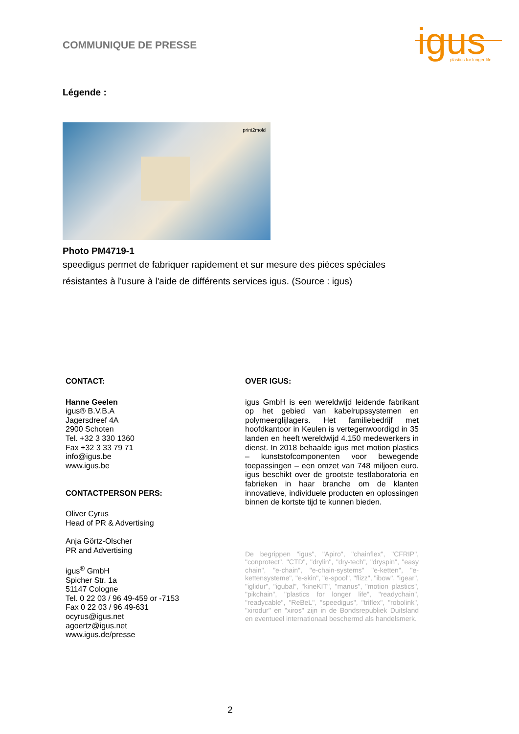COMMUNIQUE DE PRESSE
igus
plastics for longer life
Légende :
print2mold
Photo PM4719-1
speedigus permet de fabriquer rapidement et sur mesure des pièces spéciales résistantes à l'usure à l'aide de différents services igus. (Source : igus)
CONTACT:
Hanne Geelen
igus® B.V.B.A
Jagersdreef 4A
2900 Schoten
Tel. +32 3 330 1360
Fax +32 3 33 79 71
info@igus.be
www.igus.be
CONTACTPERSON PERS:
Oliver Cyrus
Head of PR & Advertising
Anja Görtz-Olscher
PR and Advertising
igus<sup>®</sup> GmbH
Spicher Str. 1a
51147 Cologne
Tel. 0 22 03 / 96 49-459 or -7153
Fax 0 22 03 / 96 49-631
ocyrus@igus.net
agoertz@igus.net
www.igus.de/presse
OVER IGUS:
igus GmbH is een wereldwijd leidende fabrikant op het gebied van kabelrupssystemen en polymeerglijlagers. Het familiebedrijf met hoofdkantoor in Keulen is vertegenwoordigd in 35 landen en heeft wereldwijd 4.150 medewerkers in dienst. In 2018 behaalde igus met motion plastics – kunststofcomponenten voor bewegende toepassingen – een omzet van 748 miljoen euro. igus beschikt over de grootste testlaboratoria en fabrieken in haar branche om de klanten innovatieve, individuele producten en oplossingen binnen de kortste tijd te kunnen bieden.
De begrippen "igus", "Apiro", "chainflex", "CFRIP", "conprotect", "CTD", "drylin", "dry-tech", "dryspin", "easy chain", "e-chain", "e-chain-systems" "e-ketten", "e-kettensysteme", "e-skin", "e-spool", "flizz", "ibow", "igear", "iglidur", "igubal", "kineKIT", "manus", "motion plastics", "pikchain", "plastics for longer life", "readychain", "readycable", "ReBeL", "speedigus", "triflex", "robolink", "xirodur" en "xiros" zijn in de Bondsrepubliek Duitsland en eventueel internationaal beschermd als handelsmerk.
2